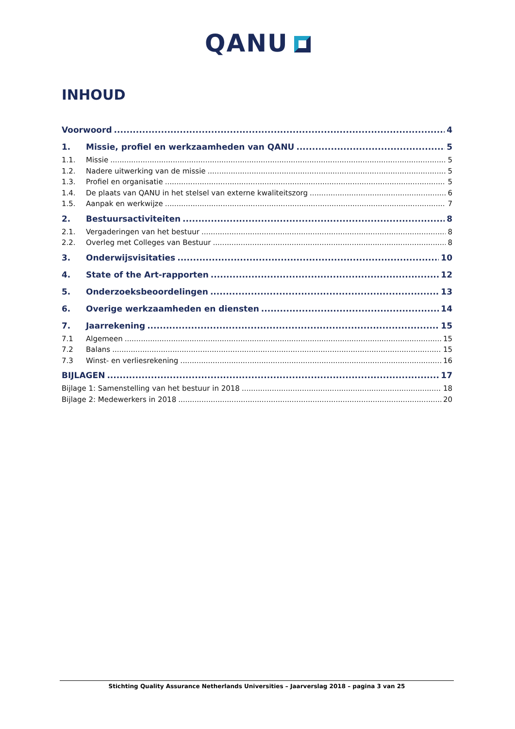QANU
INHOUD
Voorwoord 4
1. Missie, profiel en werkzaamheden van QANU 5
1.1. Missie 5
1.2. Nadere uitwerking van de missie 5
1.3. Profiel en organisatie 5
1.4. De plaats van QANU in het stelsel van externe kwaliteitszorg 6
1.5. Aanpak en werkwijze 7
2. Bestuursactiviteiten 8
2.1. Vergaderingen van het bestuur 8
2.2. Overleg met Colleges van Bestuur 8
3. Onderwijsvisitaties 10
4. State of the Art-rapporten 12
5. Onderzoeksbeoordelingen 13
6. Overige werkzaamheden en diensten 14
7. Jaarrekening 15
7.1 Algemeen 15
7.2 Balans 15
7.3 Winst- en verliesrekening 16
BIJLAGEN 17
Bijlage 1: Samenstelling van het bestuur in 2018 18
Bijlage 2: Medewerkers in 2018 20
Stichting Quality Assurance Netherlands Universities – Jaarverslag 2018 – pagina 3 van 25